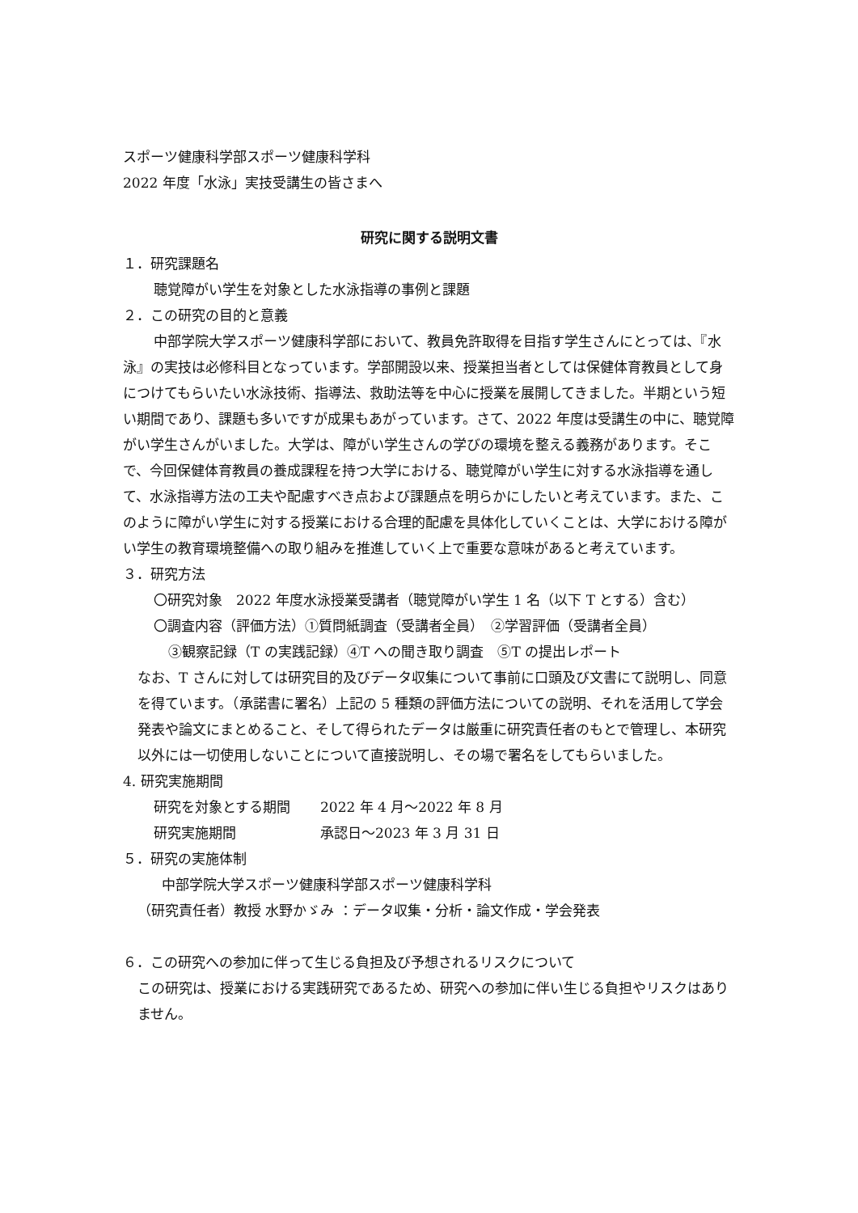スポーツ健康科学部スポーツ健康科学科
2022 年度「水泳」実技受講生の皆さまへ
研究に関する説明文書
１．研究課題名
聴覚障がい学生を対象とした水泳指導の事例と課題
２．この研究の目的と意義
中部学院大学スポーツ健康科学部において、教員免許取得を目指す学生さんにとっては、『水泳』の実技は必修科目となっています。学部開設以来、授業担当者としては保健体育教員として身につけてもらいたい水泳技術、指導法、救助法等を中心に授業を展開してきました。半期という短い期間であり、課題も多いですが成果もあがっています。さて、2022 年度は受講生の中に、聴覚障がい学生さんがいました。大学は、障がい学生さんの学びの環境を整える義務があります。そこで、今回保健体育教員の養成課程を持つ大学における、聴覚障がい学生に対する水泳指導を通して、水泳指導方法の工夫や配慮すべき点および課題点を明らかにしたいと考えています。また、このように障がい学生に対する授業における合理的配慮を具体化していくことは、大学における障がい学生の教育環境整備への取り組みを推進していく上で重要な意味があると考えています。
３．研究方法
〇研究対象　2022 年度水泳授業受講者（聴覚障がい学生 1 名（以下 T とする）含む）
〇調査内容（評価方法）①質問紙調査（受講者全員）　②学習評価（受講者全員）
③観察記録（T の実践記録）④T への聞き取り調査　⑤T の提出レポート
なお、T さんに対しては研究目的及びデータ収集について事前に口頭及び文書にて説明し、同意を得ています。（承諾書に署名）上記の 5 種類の評価方法についての説明、それを活用して学会発表や論文にまとめること、そして得られたデータは厳重に研究責任者のもとで管理し、本研究以外には一切使用しないことについて直接説明し、その場で署名をしてもらいました。
4. 研究実施期間
研究を対象とする期間 2022 年 4 月～2022 年 8 月
研究実施期間 承認日～2023 年 3 月 31 日
５．研究の実施体制
中部学院大学スポーツ健康科学部スポーツ健康科学科
（研究責任者）教授 水野かゞみ ：データ収集・分析・論文作成・学会発表
６．この研究への参加に伴って生じる負担及び予想されるリスクについて
この研究は、授業における実践研究であるため、研究への参加に伴い生じる負担やリスクはありません。